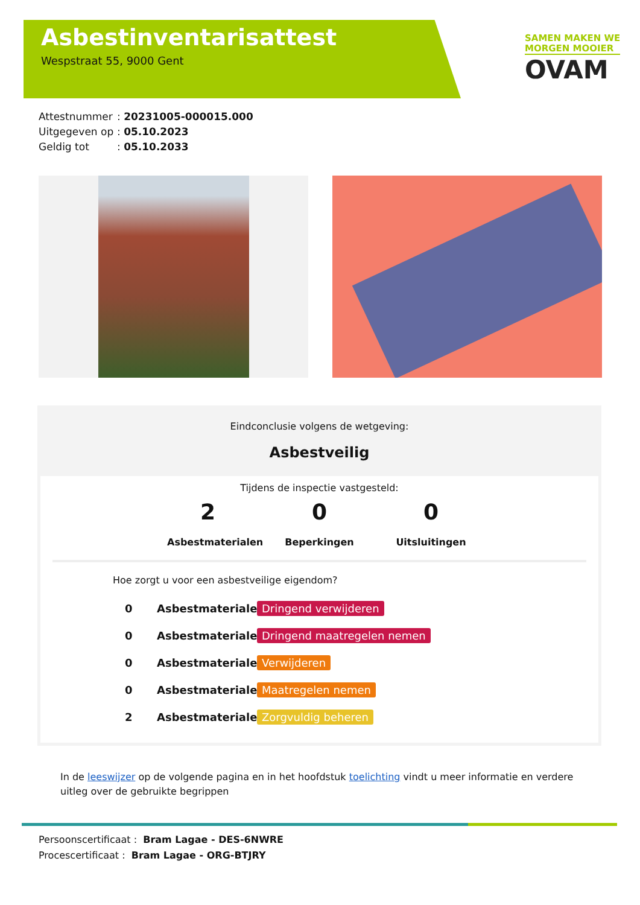Asbestinventarisattest
Wespstraat 55, 9000 Gent
SAMEN MAKEN WE
MORGEN MOOIER
OVAM
Attestnummer: 20231005-000015.000
Uitgegeven op: 05.10.2023
Geldig tot: 05.10.2033
Eindconclusie volgens de wetgeving:
Asbestveilig
Tijdens de inspectie vastgesteld:
2
Asbestmaterialen
0
Beperkingen
0
Uitsluitingen
Hoe zorgt u voor een asbestveilige eigendom?
0 Asbestmaterialen Dringend verwijderen
0 Asbestmaterialen Dringend maatregelen nemen
0 Asbestmaterialen Verwijderen
0 Asbestmaterialen Maatregelen nemen
2 Asbestmaterialen Zorgvuldig beheren
In de leeswijzer op de volgende pagina en in het hoofdstuk toelichting vindt u meer informatie en verdere uitleg over de gebruikte begrippen
Persoonscertificaat : Bram Lagae - DES-6NWRE
Procescertificaat : Bram Lagae - ORG-BTJRY